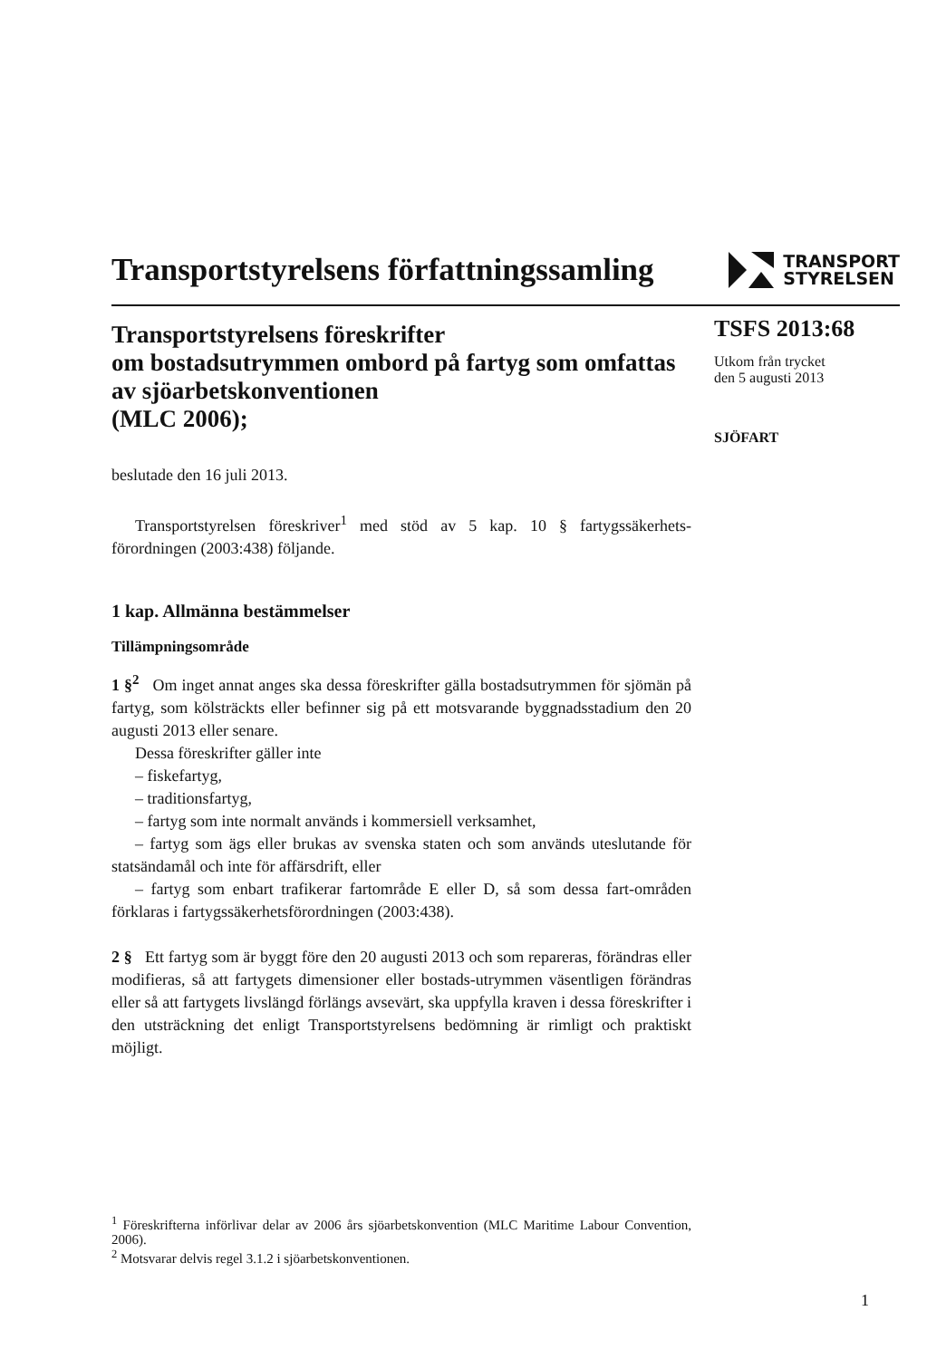Transportstyrelsens författningssamling
TRANSPORT
STYRELSEN
Transportstyrelsens föreskrifter
om bostadsutrymmen ombord på fartyg som omfattas av sjöarbetskonventionen
(MLC 2006);
beslutade den 16 juli 2013.
Transportstyrelsen föreskriver<sup>1</sup> med stöd av 5 kap. 10 § fartygssäkerhets-förordningen (2003:438) följande.
1 kap. Allmänna bestämmelser
Tillämpningsområde
1 §<sup>2</sup> Om inget annat anges ska dessa föreskrifter gälla bostadsutrymmen för sjömän på fartyg, som kölsträckts eller befinner sig på ett motsvarande byggnadsstadium den 20 augusti 2013 eller senare.
Dessa föreskrifter gäller inte
– fiskefartyg,
– traditionsfartyg,
– fartyg som inte normalt används i kommersiell verksamhet,
– fartyg som ägs eller brukas av svenska staten och som används uteslutande för statsändamål och inte för affärsdrift, eller
– fartyg som enbart trafikerar fartområde E eller D, så som dessa fart-områden förklaras i fartygssäkerhetsförordningen (2003:438).
2 § Ett fartyg som är byggt före den 20 augusti 2013 och som repareras, förändras eller modifieras, så att fartygets dimensioner eller bostads-utrymmen väsentligen förändras eller så att fartygets livslängd förlängs avsevärt, ska uppfylla kraven i dessa föreskrifter i den utsträckning det enligt Transportstyrelsens bedömning är rimligt och praktiskt möjligt.
<sup>1</sup> Föreskrifterna införlivar delar av 2006 års sjöarbetskonvention (MLC Maritime Labour Convention, 2006).
<sup>2</sup> Motsvarar delvis regel 3.1.2 i sjöarbetskonventionen.
TSFS 2013:68
Utkom från trycket
den 5 augusti 2013
SJÖFART
1